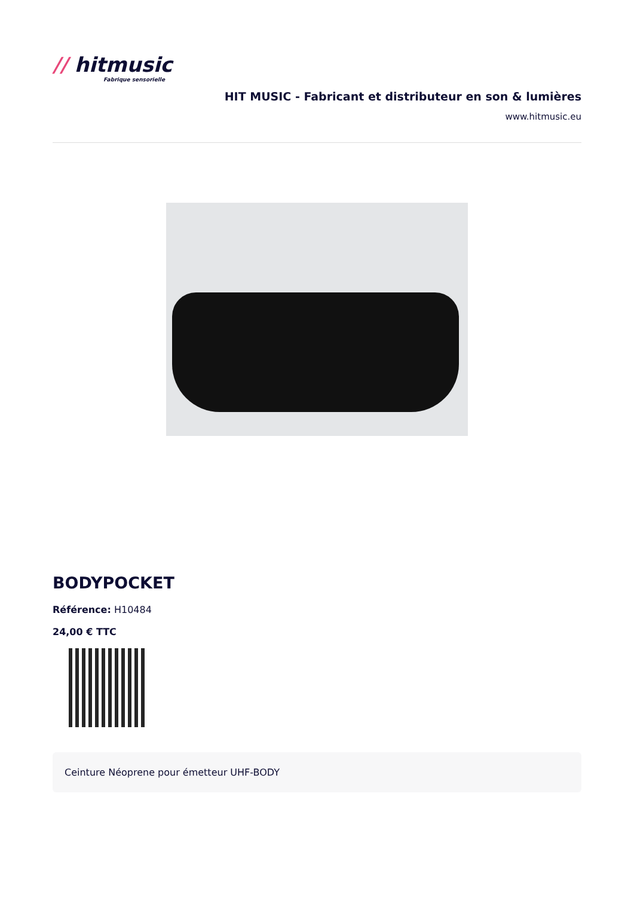// hitmusic
Fabrique sensorielle
HIT MUSIC - Fabricant et distributeur en son & lumières
www.hitmusic.eu
BODYPOCKET
Référence: H10484
24,00 € TTC
Ceinture Néoprene pour émetteur UHF-BODY